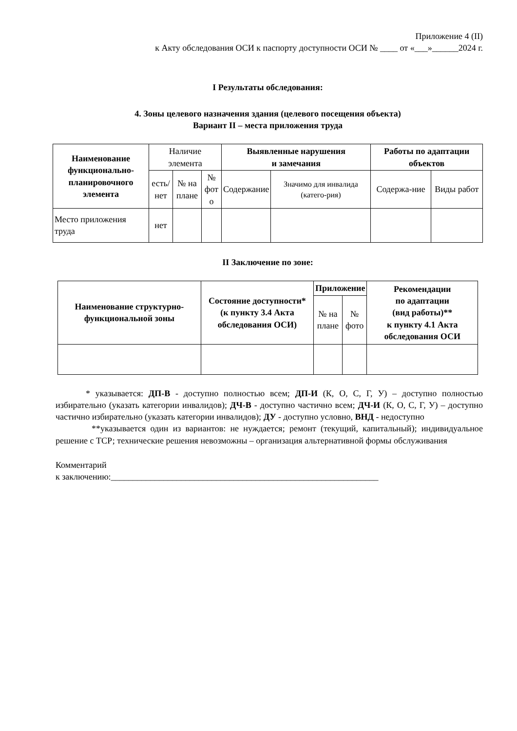Приложение 4 (II)
к Акту обследования ОСИ к паспорту доступности ОСИ № ____ от «___»______2024 г.
I Результаты обследования:
4. Зоны целевого назначения здания (целевого посещения объекта)
Вариант II – места приложения труда
| Наименование функционально-планировочного элемента | Наличие элемента | | | Выявленные нарушения и замечания | | Работы по адаптации объектов | |
| --- | --- | --- | --- | --- | --- | --- | --- |
| | есть/ нет | № на плане | № фот о | Содержание | Значимо для инвалида (катего-рия) | Содержа-ние | Виды работ |
| Место приложения труда | нет | | | | | | |
II Заключение по зоне:
| Наименование структурно-функциональной зоны | Состояние доступности* (к пункту 3.4 Акта обследования ОСИ) | Приложение | | Рекомендации по адаптации (вид работы)** к пункту 4.1 Акта обследования ОСИ |
| --- | --- | --- | --- | --- |
| | | № на плане | № фото | |
* указывается: ДП-В - доступно полностью всем; ДП-И (К, О, С, Г, У) – доступно полностью избирательно (указать категории инвалидов); ДЧ-В - доступно частично всем; ДЧ-И (К, О, С, Г, У) – доступно частично избирательно (указать категории инвалидов); ДУ - доступно условно, ВНД - недоступно
**указывается один из вариантов: не нуждается; ремонт (текущий, капитальный); индивидуальное решение с ТСР; технические решения невозможны – организация альтернативной формы обслуживания
Комментарий
к заключению:_____________________________________________________________